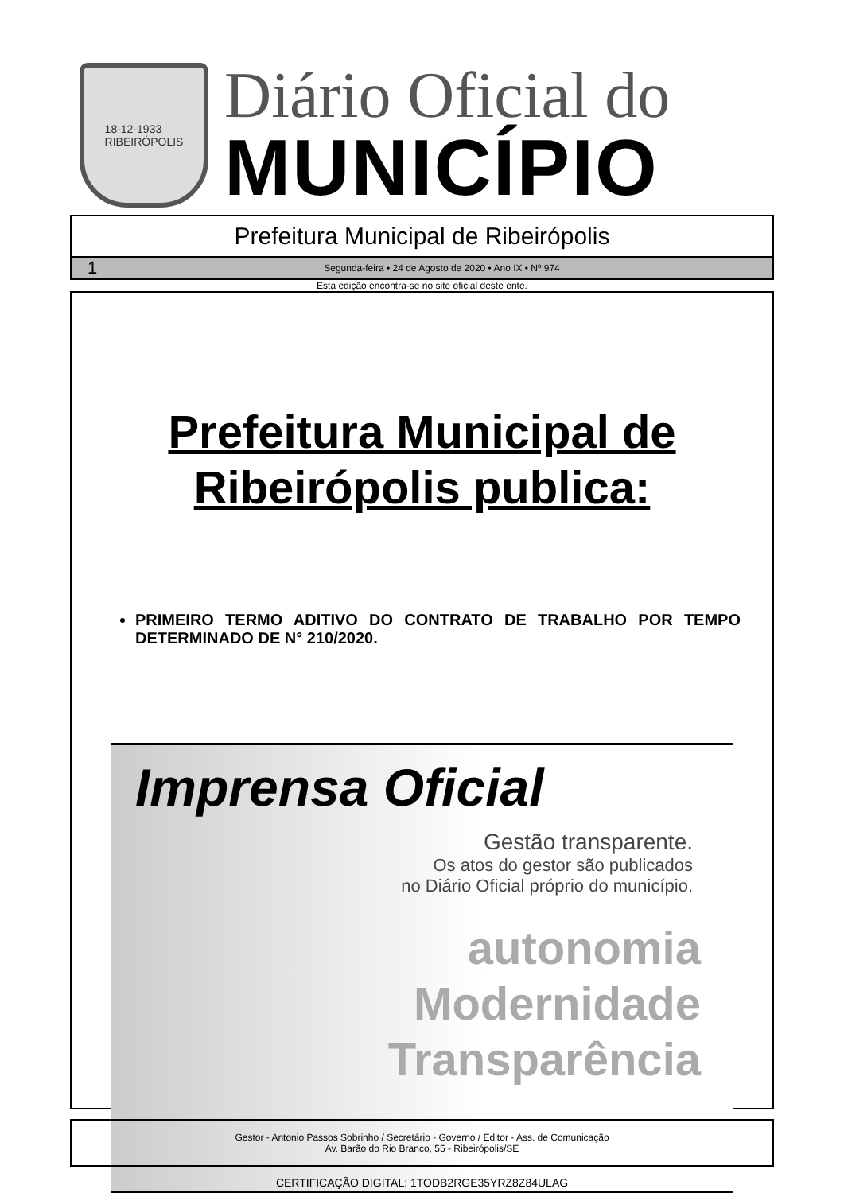18-12-1933
RIBEIRÓPOLIS
Diário Oficial do
MUNICÍPIO
Prefeitura Municipal de Ribeirópolis
1 Segunda-feira • 24 de Agosto de 2020 • Ano IX • Nº 974
Esta edição encontra-se no site oficial deste ente.
Prefeitura Municipal de Ribeirópolis publica:
PRIMEIRO TERMO ADITIVO DO CONTRATO DE TRABALHO POR TEMPO DETERMINADO DE N° 210/2020.
Imprensa Oficial
Gestão transparente.
Os atos do gestor são publicados
no Diário Oficial próprio do município.
autonomia
Modernidade
Transparência
Gestor - Antonio Passos Sobrinho / Secretário - Governo / Editor - Ass. de Comunicação
Av. Barão do Rio Branco, 55 - Ribeirópolis/SE
CERTIFICAÇÃO DIGITAL: 1TODB2RGE35YRZ8Z84ULAG